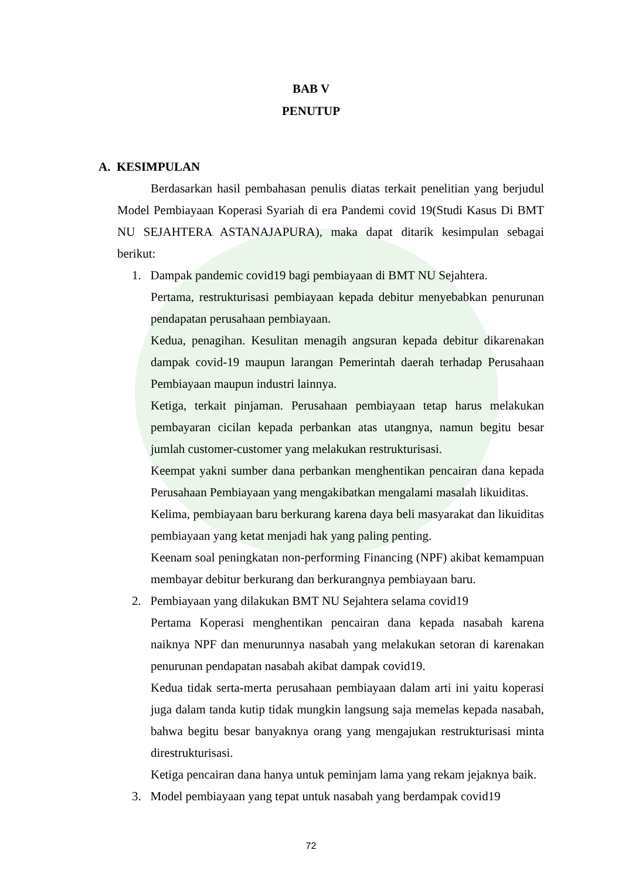BAB V
PENUTUP
A. KESIMPULAN
Berdasarkan hasil pembahasan penulis diatas terkait penelitian yang berjudul Model Pembiayaan Koperasi Syariah di era Pandemi covid 19(Studi Kasus Di BMT NU SEJAHTERA ASTANAJAPURA), maka dapat ditarik kesimpulan sebagai berikut:
1. Dampak pandemic covid19 bagi pembiayaan di BMT NU Sejahtera.
Pertama, restrukturisasi pembiayaan kepada debitur menyebabkan penurunan pendapatan perusahaan pembiayaan.
Kedua, penagihan. Kesulitan menagih angsuran kepada debitur dikarenakan dampak covid-19 maupun larangan Pemerintah daerah terhadap Perusahaan Pembiayaan maupun industri lainnya.
Ketiga, terkait pinjaman. Perusahaan pembiayaan tetap harus melakukan pembayaran cicilan kepada perbankan atas utangnya, namun begitu besar jumlah customer-customer yang melakukan restrukturisasi.
Keempat yakni sumber dana perbankan menghentikan pencairan dana kepada Perusahaan Pembiayaan yang mengakibatkan mengalami masalah likuiditas.
Kelima, pembiayaan baru berkurang karena daya beli masyarakat dan likuiditas pembiayaan yang ketat menjadi hak yang paling penting.
Keenam soal peningkatan non-performing Financing (NPF) akibat kemampuan membayar debitur berkurang dan berkurangnya pembiayaan baru.
2. Pembiayaan yang dilakukan BMT NU Sejahtera selama covid19
Pertama Koperasi menghentikan pencairan dana kepada nasabah karena naiknya NPF dan menurunnya nasabah yang melakukan setoran di karenakan penurunan pendapatan nasabah akibat dampak covid19.
Kedua tidak serta-merta perusahaan pembiayaan dalam arti ini yaitu koperasi juga dalam tanda kutip tidak mungkin langsung saja memelas kepada nasabah, bahwa begitu besar banyaknya orang yang mengajukan restrukturisasi minta direstrukturisasi.
Ketiga pencairan dana hanya untuk peminjam lama yang rekam jejaknya baik.
3. Model pembiayaan yang tepat untuk nasabah yang berdampak covid19
72